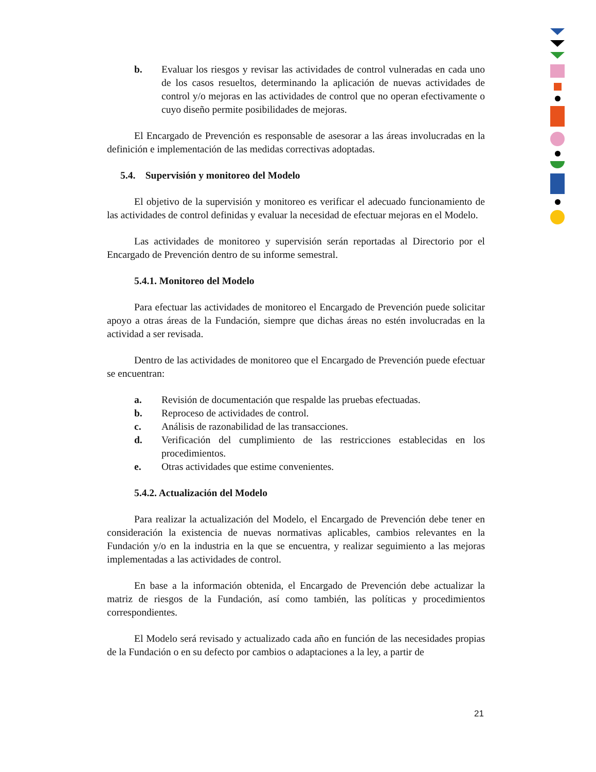b. Evaluar los riesgos y revisar las actividades de control vulneradas en cada uno de los casos resueltos, determinando la aplicación de nuevas actividades de control y/o mejoras en las actividades de control que no operan efectivamente o cuyo diseño permite posibilidades de mejoras.
El Encargado de Prevención es responsable de asesorar a las áreas involucradas en la definición e implementación de las medidas correctivas adoptadas.
5.4. Supervisión y monitoreo del Modelo
El objetivo de la supervisión y monitoreo es verificar el adecuado funcionamiento de las actividades de control definidas y evaluar la necesidad de efectuar mejoras en el Modelo.
Las actividades de monitoreo y supervisión serán reportadas al Directorio por el Encargado de Prevención dentro de su informe semestral.
5.4.1. Monitoreo del Modelo
Para efectuar las actividades de monitoreo el Encargado de Prevención puede solicitar apoyo a otras áreas de la Fundación, siempre que dichas áreas no estén involucradas en la actividad a ser revisada.
Dentro de las actividades de monitoreo que el Encargado de Prevención puede efectuar se encuentran:
a. Revisión de documentación que respalde las pruebas efectuadas.
b. Reproceso de actividades de control.
c. Análisis de razonabilidad de las transacciones.
d. Verificación del cumplimiento de las restricciones establecidas en los procedimientos.
e. Otras actividades que estime convenientes.
5.4.2. Actualización del Modelo
Para realizar la actualización del Modelo, el Encargado de Prevención debe tener en consideración la existencia de nuevas normativas aplicables, cambios relevantes en la Fundación y/o en la industria en la que se encuentra, y realizar seguimiento a las mejoras implementadas a las actividades de control.
En base a la información obtenida, el Encargado de Prevención debe actualizar la matriz de riesgos de la Fundación, así como también, las políticas y procedimientos correspondientes.
El Modelo será revisado y actualizado cada año en función de las necesidades propias de la Fundación o en su defecto por cambios o adaptaciones a la ley, a partir de
21